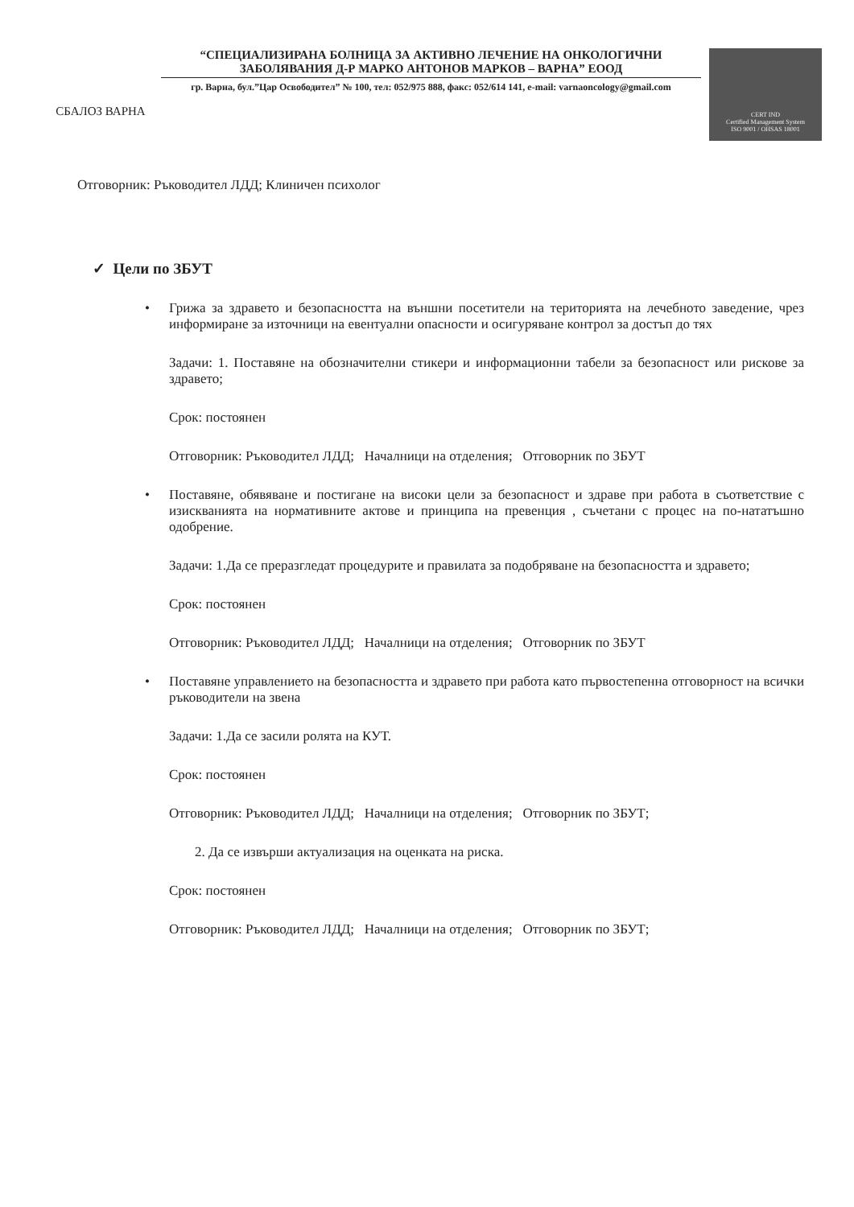СБАЛОЗ ВАРНА
“СПЕЦИАЛИЗИРАНА БОЛНИЦА ЗА АКТИВНО ЛЕЧЕНИЕ НА ОНКОЛОГИЧНИ ЗАБОЛЯВАНИЯ Д-Р МАРКО АНТОНОВ МАРКОВ – ВАРНА” ЕООД
гр. Варна, бул.”Цар Освободител” № 100, тел: 052/975 888, факс: 052/614 141, e-mail: varnaoncology@gmail.com
CERT IND
Certified Management System
ISO 9001 / OHSAS 18001
Отговорник: Ръководител ЛДД; Клиничен психолог
✓ Цели по ЗБУТ
• Грижа за здравето и безопасността на външни посетители на територията на лечебното заведение, чрез информиране за източници на евентуални опасности и осигуряване контрол за достъп до тях
Задачи: 1. Поставяне на обозначителни стикери и информационни табели за безопасност или рискове за здравето;
Срок: постоянен
Отговорник: Ръководител ЛДД; Началници на отделения; Отговорник по ЗБУТ
• Поставяне, обявяване и постигане на високи цели за безопасност и здраве при работа в съответствие с изискванията на нормативните актове и принципа на превенция , съчетани с процес на по-нататъшно одобрение.
Задачи: 1.Да се преразгледат процедурите и правилата за подобряване на безопасността и здравето;
Срок: постоянен
Отговорник: Ръководител ЛДД; Началници на отделения; Отговорник по ЗБУТ
• Поставяне управлението на безопасността и здравето при работа като първостепенна отговорност на всички ръководители на звена
Задачи: 1.Да се засили ролята на КУТ.
Срок: постоянен
Отговорник: Ръководител ЛДД; Началници на отделения; Отговорник по ЗБУТ;
2. Да се извърши актуализация на оценката на риска.
Срок: постоянен
Отговорник: Ръководител ЛДД; Началници на отделения; Отговорник по ЗБУТ;